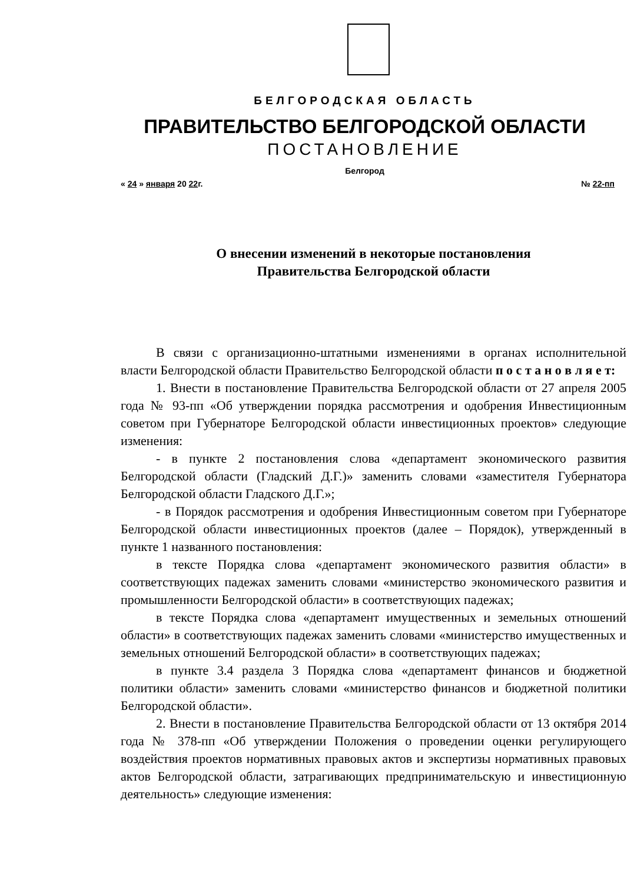БЕЛГОРОДСКАЯ ОБЛАСТЬ
ПРАВИТЕЛЬСТВО БЕЛГОРОДСКОЙ ОБЛАСТИ
ПОСТАНОВЛЕНИЕ
Белгород
« 24 » января 20 22г. № 22-пп
О внесении изменений в некоторые постановления
Правительства Белгородской области
В связи с организационно-штатными изменениями в органах исполнительной власти Белгородской области Правительство Белгородской области п о с т а н о в л я е т:
1. Внести в постановление Правительства Белгородской области от 27 апреля 2005 года № 93-пп «Об утверждении порядка рассмотрения и одобрения Инвестиционным советом при Губернаторе Белгородской области инвестиционных проектов» следующие изменения:
- в пункте 2 постановления слова «департамент экономического развития Белгородской области (Гладский Д.Г.)» заменить словами «заместителя Губернатора Белгородской области Гладского Д.Г.»;
- в Порядок рассмотрения и одобрения Инвестиционным советом при Губернаторе Белгородской области инвестиционных проектов (далее – Порядок), утвержденный в пункте 1 названного постановления:
в тексте Порядка слова «департамент экономического развития области» в соответствующих падежах заменить словами «министерство экономического развития и промышленности Белгородской области» в соответствующих падежах;
в тексте Порядка слова «департамент имущественных и земельных отношений области» в соответствующих падежах заменить словами «министерство имущественных и земельных отношений Белгородской области» в соответствующих падежах;
в пункте 3.4 раздела 3 Порядка слова «департамент финансов и бюджетной политики области» заменить словами «министерство финансов и бюджетной политики Белгородской области».
2. Внести в постановление Правительства Белгородской области от 13 октября 2014 года № 378-пп «Об утверждении Положения о проведении оценки регулирующего воздействия проектов нормативных правовых актов и экспертизы нормативных правовых актов Белгородской области, затрагивающих предпринимательскую и инвестиционную деятельность» следующие изменения: